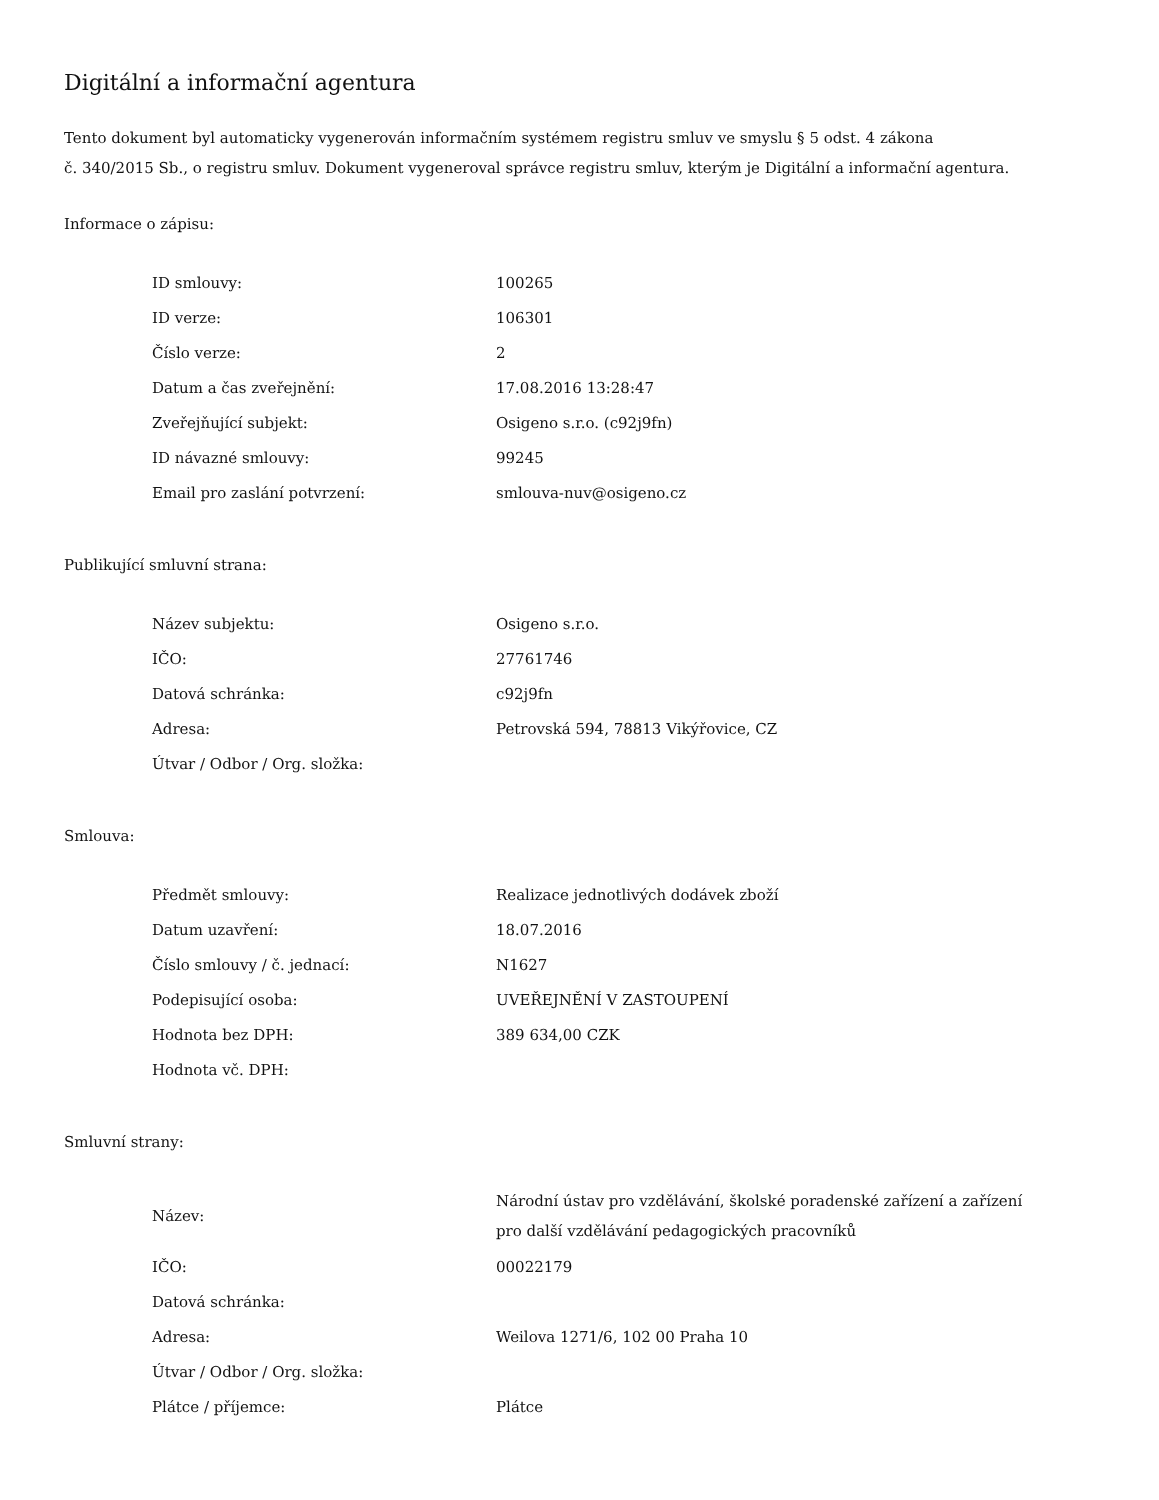Digitální a informační agentura
Tento dokument byl automaticky vygenerován informačním systémem registru smluv ve smyslu § 5 odst. 4 zákona
č. 340/2015 Sb., o registru smluv. Dokument vygeneroval správce registru smluv, kterým je Digitální a informační agentura.
Informace o zápisu:
| ID smlouvy: | 100265 |
| ID verze: | 106301 |
| Číslo verze: | 2 |
| Datum a čas zveřejnění: | 17.08.2016 13:28:47 |
| Zveřejňující subjekt: | Osigeno s.r.o. (c92j9fn) |
| ID návazné smlouvy: | 99245 |
| Email pro zaslání potvrzení: | smlouva-nuv@osigeno.cz |
Publikující smluvní strana:
| Název subjektu: | Osigeno s.r.o. |
| IČO: | 27761746 |
| Datová schránka: | c92j9fn |
| Adresa: | Petrovská 594, 78813 Vikýřovice, CZ |
| Útvar / Odbor / Org. složka: | |
Smlouva:
| Předmět smlouvy: | Realizace jednotlivých dodávek zboží |
| Datum uzavření: | 18.07.2016 |
| Číslo smlouvy / č. jednací: | N1627 |
| Podepisující osoba: | UVEŘEJNĚNÍ V ZASTOUPENÍ |
| Hodnota bez DPH: | 389 634,00 CZK |
| Hodnota vč. DPH: | |
Smluvní strany:
| Název: | Národní ústav pro vzdělávání, školské poradenské zařízení a zařízení pro další vzdělávání pedagogických pracovníků |
| IČO: | 00022179 |
| Datová schránka: | |
| Adresa: | Weilova 1271/6, 102 00 Praha 10 |
| Útvar / Odbor / Org. složka: | |
| Plátce / příjemce: | Plátce |